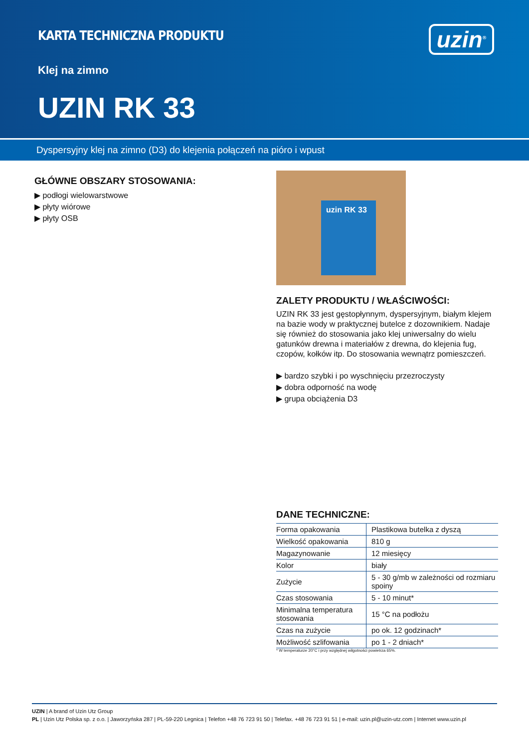KARTA TECHNICZNA PRODUKTU
Klej na zimno
UZIN RK 33
uzin<sup>®</sup>
Dyspersyjny klej na zimno (D3) do klejenia połączeń na pióro i wpust
GŁÓWNE OBSZARY STOSOWANIA:
▶ podłogi wielowarstwowe
▶ płyty wiórowe
▶ płyty OSB
uzin RK 33
ZALETY PRODUKTU / WŁAŚCIWOŚCI:
UZIN RK 33 jest gęstopłynnym, dyspersyjnym, białym klejem na bazie wody w praktycznej butelce z dozownikiem. Nadaje się również do stosowania jako klej uniwersalny do wielu gatunków drewna i materiałów z drewna, do klejenia fug, czopów, kołków itp. Do stosowania wewnątrz pomieszczeń.
▶ bardzo szybki i po wyschnięciu przezroczysty
▶ dobra odporność na wodę
▶ grupa obciążenia D3
DANE TECHNICZNE:
| Forma opakowania | Plastikowa butelka z dyszą |
| Wielkość opakowania | 810 g |
| Magazynowanie | 12 miesięcy |
| Kolor | biały |
| Zużycie | 5 - 30 g/mb w zależności od rozmiaru spoiny |
| Czas stosowania | 5 - 10 minut* |
| Minimalna temperatura stosowania | 15 °C na podłożu |
| Czas na zużycie | po ok. 12 godzinach* |
| Możliwość szlifowania | po 1 - 2 dniach* |
* W temperaturze 20°C i przy względnej wilgotności powietrza 65%.
UZIN | A brand of Uzin Utz Group
PL | Uzin Utz Polska sp. z o.o. | Jaworzyńska 287 | PL-59-220 Legnica | Telefon +48 76 723 91 50 | Telefax. +48 76 723 91 51 | e-mail: uzin.pl@uzin-utz.com | Internet www.uzin.pl